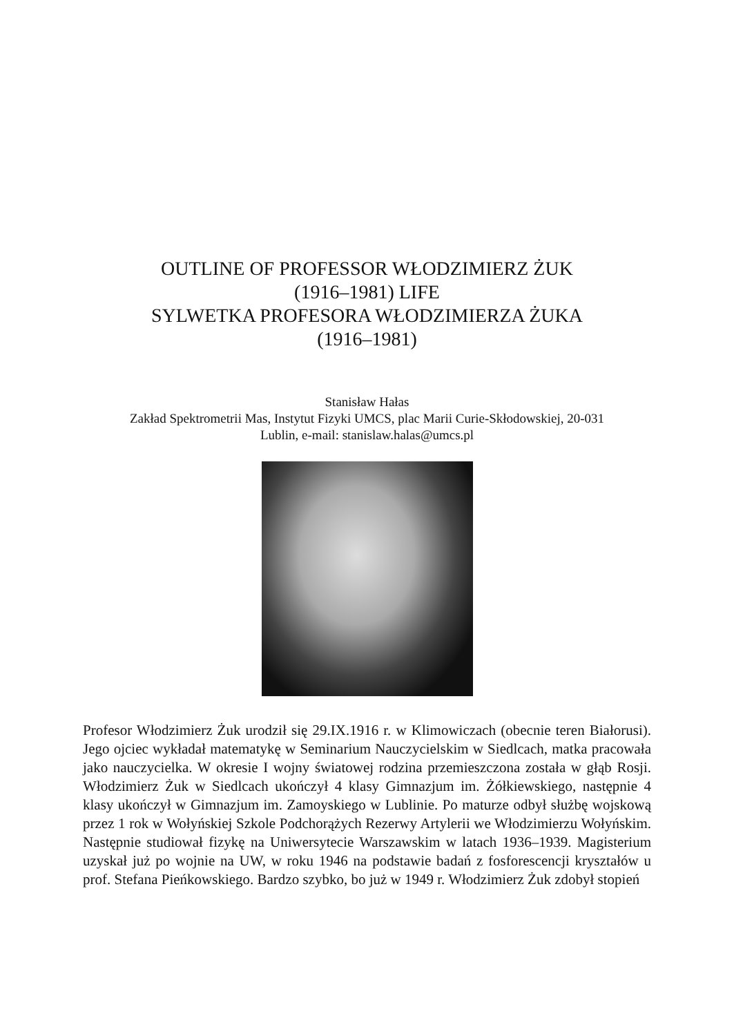OUTLINE OF PROFESSOR WŁODZIMIERZ ŻUK
(1916–1981) LIFE
SYLWETKA PROFESORA WŁODZIMIERZA ŻUKA
(1916–1981)
Stanisław Hałas
Zakład Spektrometrii Mas, Instytut Fizyki UMCS, plac Marii Curie-Skłodowskiej, 20-031
Lublin, e-mail: stanislaw.halas@umcs.pl
Profesor Włodzimierz Żuk urodził się 29.IX.1916 r. w Klimowiczach (obecnie teren Białorusi). Jego ojciec wykładał matematykę w Seminarium Nauczycielskim w Siedlcach, matka pracowała jako nauczycielka. W okresie I wojny światowej rodzina przemieszczona została w głąb Rosji. Włodzimierz Żuk w Siedlcach ukończył 4 klasy Gimnazjum im. Żółkiewskiego, następnie 4 klasy ukończył w Gimnazjum im. Zamoyskiego w Lublinie. Po maturze odbył służbę wojskową przez 1 rok w Wołyńskiej Szkole Podchorążych Rezerwy Artylerii we Włodzimierzu Wołyńskim. Następnie studiował fizykę na Uniwersytecie Warszawskim w latach 1936–1939. Magisterium uzyskał już po wojnie na UW, w roku 1946 na podstawie badań z fosforescencji kryształów u prof. Stefana Pieńkowskiego. Bardzo szybko, bo już w 1949 r. Włodzimierz Żuk zdobył stopień